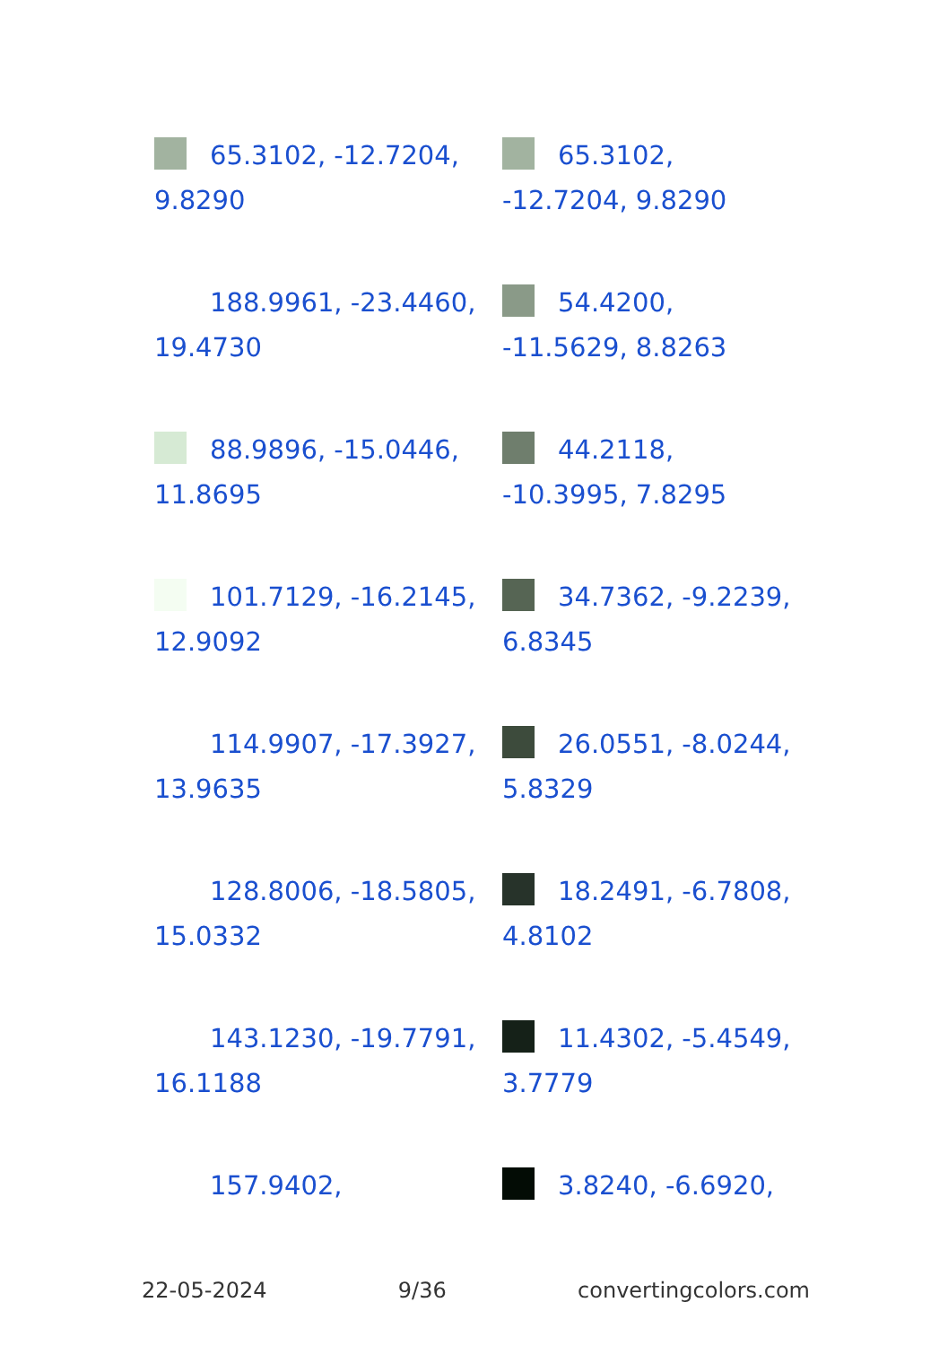65.3102, -12.7204, 9.8290
65.3102, -12.7204, 9.8290
188.9961, -23.4460, 19.4730
54.4200, -11.5629, 8.8263
88.9896, -15.0446, 11.8695
44.2118, -10.3995, 7.8295
101.7129, -16.2145, 12.9092
34.7362, -9.2239, 6.8345
114.9907, -17.3927, 13.9635
26.0551, -8.0244, 5.8329
128.8006, -18.5805, 15.0332
18.2491, -6.7808, 4.8102
143.1230, -19.7791, 16.1188
11.4302, -5.4549, 3.7779
157.9402,
3.8240, -6.6920,
22-05-2024 9/36 convertingcolors.com